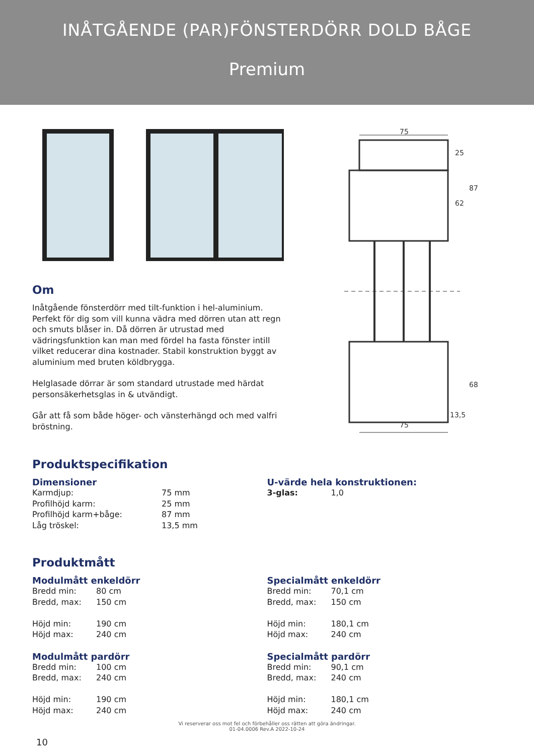INÅTGÅENDE (PAR)FÖNSTERDÖRR DOLD BÅGE
Premium
Om
Inåtgående fönsterdörr med tilt-funktion i hel-aluminium. Perfekt för dig som vill kunna vädra med dörren utan att regn och smuts blåser in. Då dörren är utrustad med vädringsfunktion kan man med fördel ha fasta fönster intill vilket reducerar dina kostnader. Stabil konstruktion byggt av aluminium med bruten köldbrygga.
Helglasade dörrar är som standard utrustade med härdat personsäkerhetsglas in & utvändigt.
Går att få som både höger- och vänsterhängd och med valfri bröstning.
75
25
87
62
68
13,5
75
Produktspecifikation
Dimensioner
| Karmdjup: | 75 mm |
| Profilhöjd karm: | 25 mm |
| Profilhöjd karm+båge: | 87 mm |
| Låg tröskel: | 13,5 mm |
U-värde hela konstruktionen:
| 3-glas: | 1,0 |
Produktmått
Modulmått enkeldörr
| Bredd min: | 80 cm |
| Bredd, max: | 150 cm |
| Höjd min: | 190 cm |
| Höjd max: | 240 cm |
Modulmått pardörr
| Bredd min: | 100 cm |
| Bredd, max: | 240 cm |
| Höjd min: | 190 cm |
| Höjd max: | 240 cm |
Specialmått enkeldörr
| Bredd min: | 70,1 cm |
| Bredd, max: | 150 cm |
| Höjd min: | 180,1 cm |
| Höjd max: | 240 cm |
Specialmått pardörr
| Bredd min: | 90,1 cm |
| Bredd, max: | 240 cm |
| Höjd min: | 180,1 cm |
| Höjd max: | 240 cm |
Vi reserverar oss mot fel och förbehåller oss rätten att göra ändringar.
01-04.0006 Rev.A 2022-10-24
10